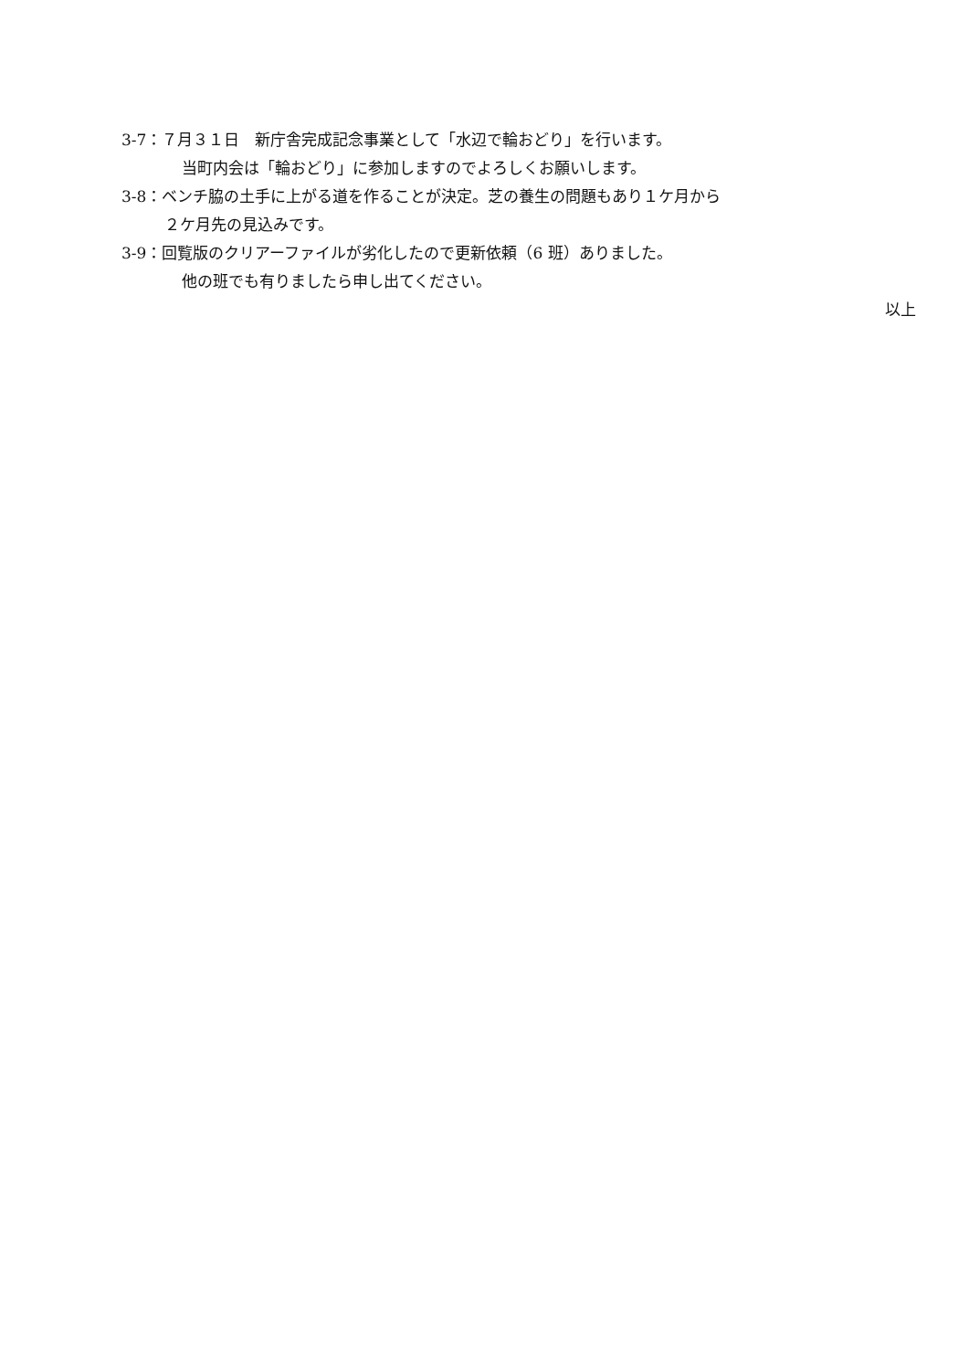3-7：７月３１日　新庁舎完成記念事業として「水辺で輪おどり」を行います。
当町内会は「輪おどり」に参加しますのでよろしくお願いします。
3-8：ベンチ脇の土手に上がる道を作ることが決定。芝の養生の問題もあり１ケ月から
２ケ月先の見込みです。
3-9：回覧版のクリアーファイルが劣化したので更新依頼（6 班）ありました。
他の班でも有りましたら申し出てください。
以上